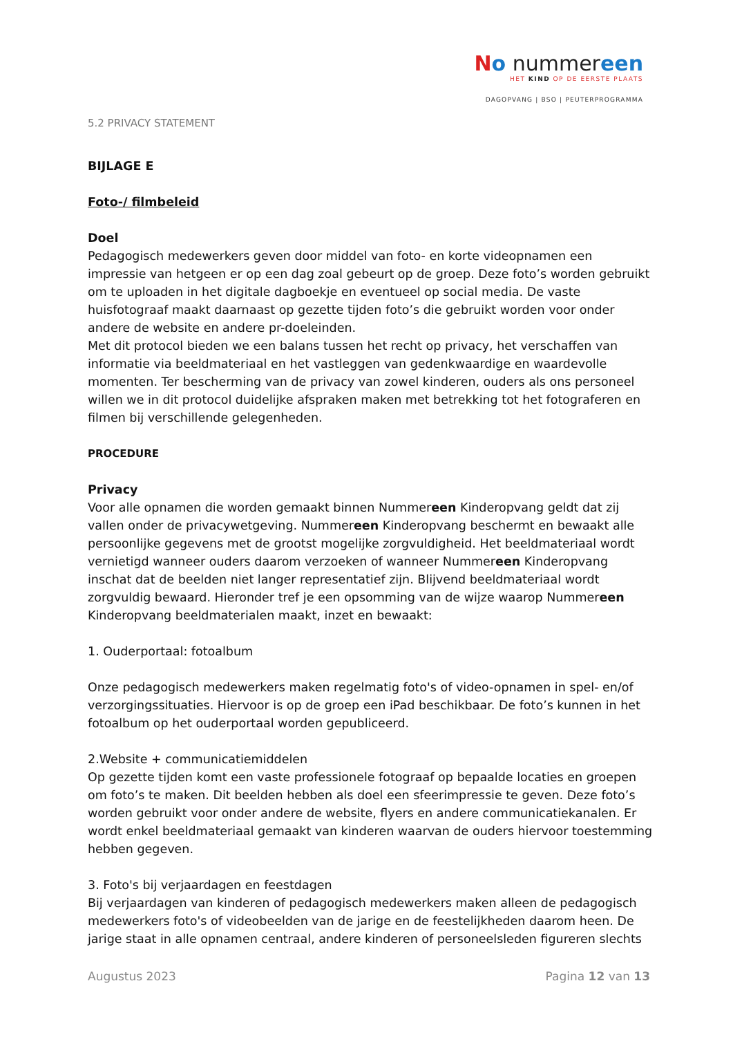No nummereen
HET KIND OP DE EERSTE PLAATS
DAGOPVANG | BSO | PEUTERPROGRAMMA
5.2 PRIVACY STATEMENT
BIJLAGE E
Foto-/ filmbeleid
Doel
Pedagogisch medewerkers geven door middel van foto- en korte videopnamen een impressie van hetgeen er op een dag zoal gebeurt op de groep. Deze foto’s worden gebruikt om te uploaden in het digitale dagboekje en eventueel op social media. De vaste huisfotograaf maakt daarnaast op gezette tijden foto’s die gebruikt worden voor onder andere de website en andere pr-doeleinden.
Met dit protocol bieden we een balans tussen het recht op privacy, het verschaffen van informatie via beeldmateriaal en het vastleggen van gedenkwaardige en waardevolle momenten. Ter bescherming van de privacy van zowel kinderen, ouders als ons personeel willen we in dit protocol duidelijke afspraken maken met betrekking tot het fotograferen en filmen bij verschillende gelegenheden.
PROCEDURE
Privacy
Voor alle opnamen die worden gemaakt binnen Nummereen Kinderopvang geldt dat zij vallen onder de privacywetgeving. Nummereen Kinderopvang beschermt en bewaakt alle persoonlijke gegevens met de grootst mogelijke zorgvuldigheid. Het beeldmateriaal wordt vernietigd wanneer ouders daarom verzoeken of wanneer Nummereen Kinderopvang inschat dat de beelden niet langer representatief zijn. Blijvend beeldmateriaal wordt zorgvuldig bewaard. Hieronder tref je een opsomming van de wijze waarop Nummereen Kinderopvang beeldmaterialen maakt, inzet en bewaakt:
1. Ouderportaal: fotoalbum
Onze pedagogisch medewerkers maken regelmatig foto's of video-opnamen in spel- en/of verzorgingssituaties. Hiervoor is op de groep een iPad beschikbaar. De foto’s kunnen in het fotoalbum op het ouderportaal worden gepubliceerd.
2.Website + communicatiemiddelen
Op gezette tijden komt een vaste professionele fotograaf op bepaalde locaties en groepen om foto’s te maken. Dit beelden hebben als doel een sfeerimpressie te geven. Deze foto’s worden gebruikt voor onder andere de website, flyers en andere communicatiekanalen. Er wordt enkel beeldmateriaal gemaakt van kinderen waarvan de ouders hiervoor toestemming hebben gegeven.
3. Foto's bij verjaardagen en feestdagen
Bij verjaardagen van kinderen of pedagogisch medewerkers maken alleen de pedagogisch medewerkers foto's of videobeelden van de jarige en de feestelijkheden daarom heen. De jarige staat in alle opnamen centraal, andere kinderen of personeelsleden figureren slechts
Augustus 2023 Pagina 12 van 13